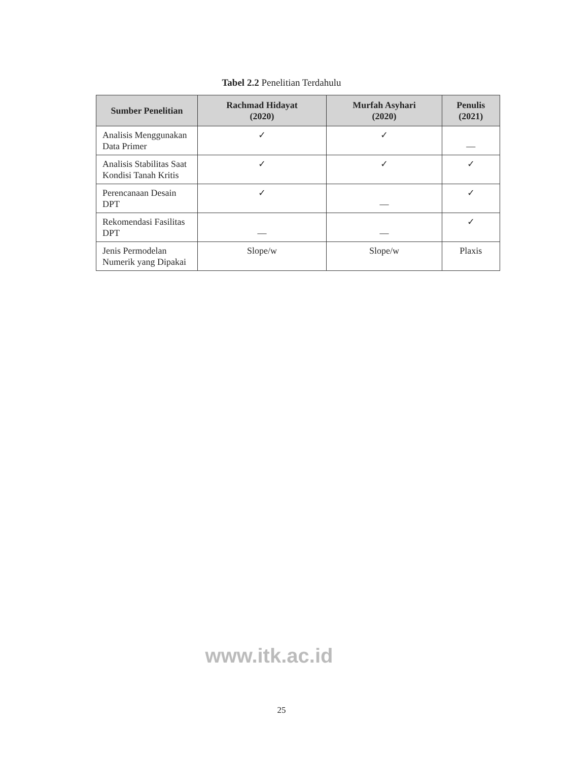Tabel 2.2 Penelitian Terdahulu
| Sumber Penelitian | Rachmad Hidayat (2020) | Murfah Asyhari (2020) | Penulis (2021) |
| --- | --- | --- | --- |
| Analisis Menggunakan Data Primer | ✓ | ✓ | — |
| Analisis Stabilitas Saat Kondisi Tanah Kritis | ✓ | ✓ | ✓ |
| Perencanaan Desain DPT | ✓ | — | ✓ |
| Rekomendasi Fasilitas DPT | — | — | ✓ |
| Jenis Permodelan Numerik yang Dipakai | Slope/w | Slope/w | Plaxis |
www.itk.ac.id
25